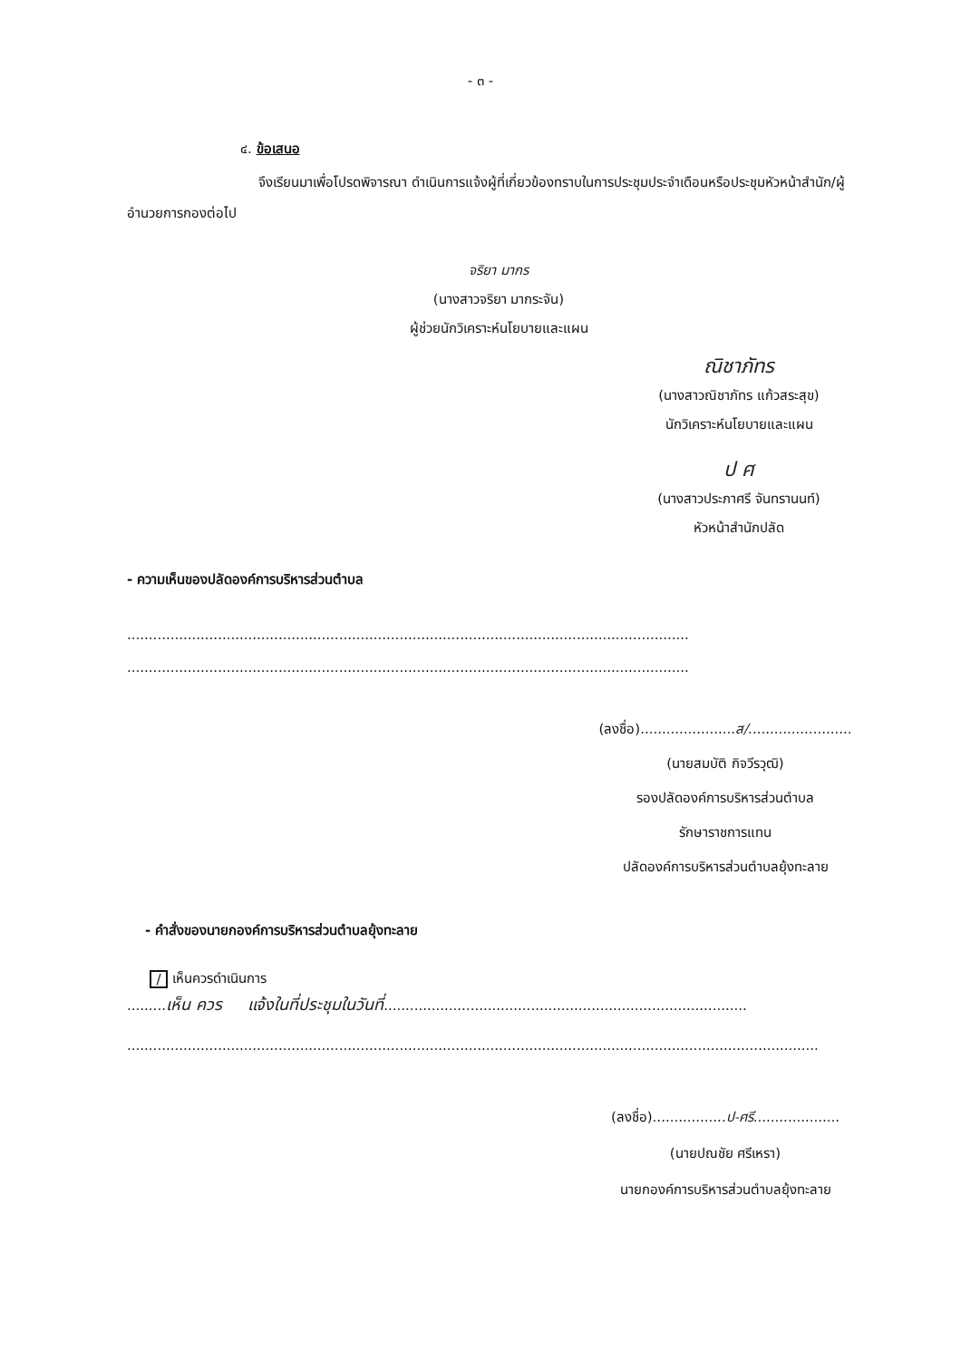- ๓ -
๔. ข้อเสนอ
จึงเรียนมาเพื่อโปรดพิจารณา ดำเนินการแจ้งผู้ที่เกี่ยวข้องทราบในการประชุมประจำเดือนหรือประชุมหัวหน้าสำนัก/ผู้อำนวยการกองต่อไป
จริยา มากร
(นางสาวจริยา มากระจัน)
ผู้ช่วยนักวิเคราะห์นโยบายและแผน
ณิชาภัทร
(นางสาวณิชาภัทร แก้วสระสุข)
นักวิเคราะห์นโยบายและแผน
ป ศ
(นางสาวประภาศรี จันทรานนท์)
หัวหน้าสำนักปลัด
- ความเห็นของปลัดองค์การบริหารส่วนตำบล
..................................................................................................................................
..................................................................................................................................
(ลงชื่อ)......................ส/........................
(นายสมบัติ กิจวีรวุฒิ)
รองปลัดองค์การบริหารส่วนตำบล
รักษาราชการแทน
ปลัดองค์การบริหารส่วนตำบลยุ้งทะลาย
- คำสั่งของนายกองค์การบริหารส่วนตำบลยุ้งทะลาย
/ เห็นควรดำเนินการ
.........เห็น ควร แจ้งในที่ประชุมในวันที่....................................................................................
................................................................................................................................................................
(ลงชื่อ).................ป-ศรี....................
(นายปณชัย ศรีเหรา)
นายกองค์การบริหารส่วนตำบลยุ้งทะลาย